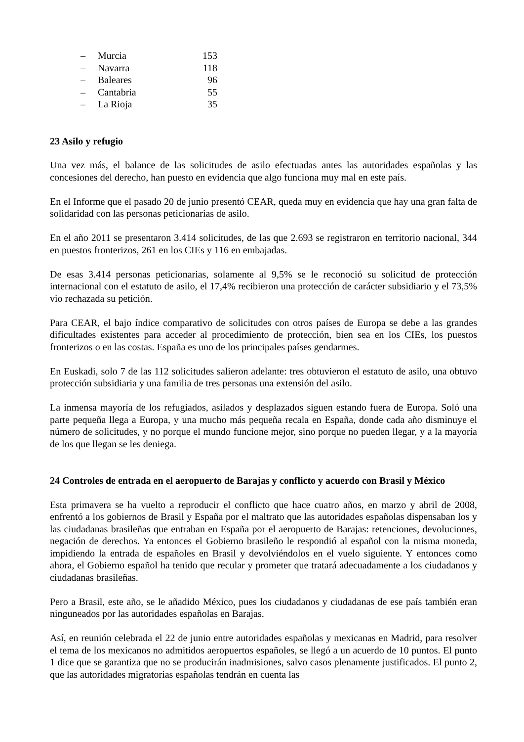– Murcia 153
– Navarra 118
– Baleares 96
– Cantabria 55
– La Rioja 35
23 Asilo y refugio
Una vez más, el balance de las solicitudes de asilo efectuadas antes las autoridades españolas y las concesiones del derecho, han puesto en evidencia que algo funciona muy mal en este país.
En el Informe que el pasado 20 de junio presentó CEAR, queda muy en evidencia que hay una gran falta de solidaridad con las personas peticionarias de asilo.
En el año 2011 se presentaron 3.414 solicitudes, de las que 2.693 se registraron en territorio nacional, 344 en puestos fronterizos, 261 en los CIEs y 116 en embajadas.
De esas 3.414 personas peticionarias, solamente al 9,5% se le reconoció su solicitud de protección internacional con el estatuto de asilo, el 17,4% recibieron una protección de carácter subsidiario y el 73,5% vio rechazada su petición.
Para CEAR, el bajo índice comparativo de solicitudes con otros países de Europa se debe a las grandes dificultades existentes para acceder al procedimiento de protección, bien sea en los CIEs, los puestos fronterizos o en las costas. España es uno de los principales países gendarmes.
En Euskadi, solo 7 de las 112 solicitudes salieron adelante: tres obtuvieron el estatuto de asilo, una obtuvo protección subsidiaria y una familia de tres personas una extensión del asilo.
La inmensa mayoría de los refugiados, asilados y desplazados siguen estando fuera de Europa. Soló una parte pequeña llega a Europa, y una mucho más pequeña recala en España, donde cada año disminuye el número de solicitudes, y no porque el mundo funcione mejor, sino porque no pueden llegar, y a la mayoría de los que llegan se les deniega.
24 Controles de entrada en el aeropuerto de Barajas y conflicto y acuerdo con Brasil y México
Esta primavera se ha vuelto a reproducir el conflicto que hace cuatro años, en marzo y abril de 2008, enfrentó a los gobiernos de Brasil y España por el maltrato que las autoridades españolas dispensaban los y las ciudadanas brasileñas que entraban en España por el aeropuerto de Barajas: retenciones, devoluciones, negación de derechos. Ya entonces el Gobierno brasileño le respondió al español con la misma moneda, impidiendo la entrada de españoles en Brasil y devolviéndolos en el vuelo siguiente. Y entonces como ahora, el Gobierno español ha tenido que recular y prometer que tratará adecuadamente a los ciudadanos y ciudadanas brasileñas.
Pero a Brasil, este año, se le añadido México, pues los ciudadanos y ciudadanas de ese país también eran ninguneados por las autoridades españolas en Barajas.
Así, en reunión celebrada el 22 de junio entre autoridades españolas y mexicanas en Madrid, para resolver el tema de los mexicanos no admitidos aeropuertos españoles, se llegó a un acuerdo de 10 puntos. El punto 1 dice que se garantiza que no se producirán inadmisiones, salvo casos plenamente justificados. El punto 2, que las autoridades migratorias españolas tendrán en cuenta las